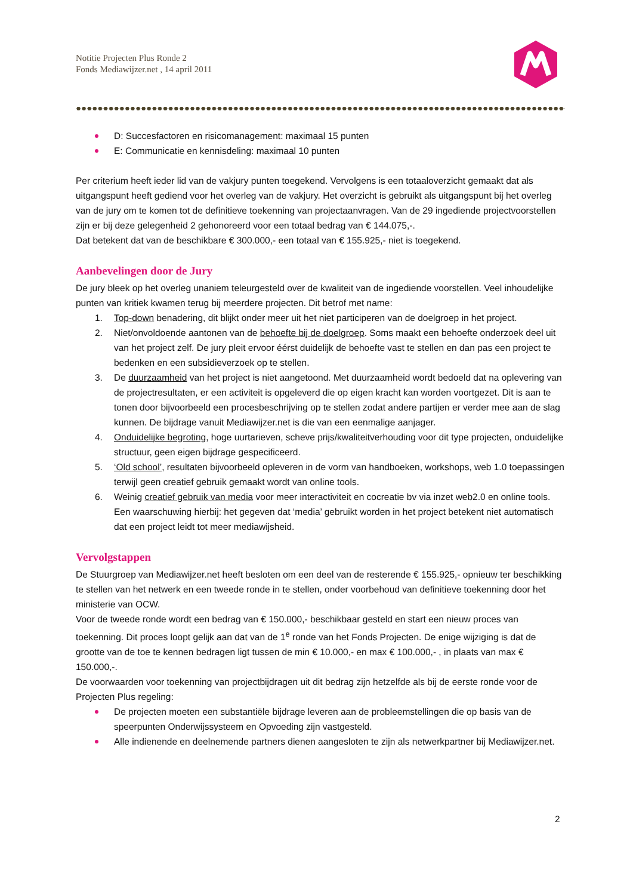Notitie Projecten Plus Ronde 2
Fonds Mediawijzer.net , 14 april 2011
D: Succesfactoren en risicomanagement: maximaal 15 punten
E: Communicatie en kennisdeling: maximaal 10 punten
Per criterium heeft ieder lid van de vakjury punten toegekend. Vervolgens is een totaaloverzicht gemaakt dat als uitgangspunt heeft gediend voor het overleg van de vakjury. Het overzicht is gebruikt als uitgangspunt bij het overleg van de jury om te komen tot de definitieve toekenning van projectaanvragen. Van de 29 ingediende projectvoorstellen zijn er bij deze gelegenheid 2 gehonoreerd voor een totaal bedrag van € 144.075,-.
Dat betekent dat van de beschikbare € 300.000,- een totaal van € 155.925,- niet is toegekend.
Aanbevelingen door de Jury
De jury bleek op het overleg unaniem teleurgesteld over de kwaliteit van de ingediende voorstellen. Veel inhoudelijke punten van kritiek kwamen terug bij meerdere projecten. Dit betrof met name:
1. Top-down benadering, dit blijkt onder meer uit het niet participeren van de doelgroep in het project.
2. Niet/onvoldoende aantonen van de behoefte bij de doelgroep. Soms maakt een behoefte onderzoek deel uit van het project zelf. De jury pleit ervoor éérst duidelijk de behoefte vast te stellen en dan pas een project te bedenken en een subsidieverzoek op te stellen.
3. De duurzaamheid van het project is niet aangetoond. Met duurzaamheid wordt bedoeld dat na oplevering van de projectresultaten, er een activiteit is opgeleverd die op eigen kracht kan worden voortgezet. Dit is aan te tonen door bijvoorbeeld een procesbeschrijving op te stellen zodat andere partijen er verder mee aan de slag kunnen. De bijdrage vanuit Mediawijzer.net is die van een eenmalige aanjager.
4. Onduidelijke begroting, hoge uurtarieven, scheve prijs/kwaliteitverhouding voor dit type projecten, onduidelijke structuur, geen eigen bijdrage gespecificeerd.
5. ‘Old school’, resultaten bijvoorbeeld opleveren in de vorm van handboeken, workshops, web 1.0 toepassingen terwijl geen creatief gebruik gemaakt wordt van online tools.
6. Weinig creatief gebruik van media voor meer interactiviteit en cocreatie bv via inzet web2.0 en online tools. Een waarschuwing hierbij: het gegeven dat ‘media’ gebruikt worden in het project betekent niet automatisch dat een project leidt tot meer mediawijsheid.
Vervolgstappen
De Stuurgroep van Mediawijzer.net heeft besloten om een deel van de resterende € 155.925,- opnieuw ter beschikking te stellen van het netwerk en een tweede ronde in te stellen, onder voorbehoud van definitieve toekenning door het ministerie van OCW.
Voor de tweede ronde wordt een bedrag van € 150.000,- beschikbaar gesteld en start een nieuw proces van toekenning. Dit proces loopt gelijk aan dat van de 1<sup>e</sup> ronde van het Fonds Projecten. De enige wijziging is dat de grootte van de toe te kennen bedragen ligt tussen de min € 10.000,- en max € 100.000,- , in plaats van max € 150.000,-.
De voorwaarden voor toekenning van projectbijdragen uit dit bedrag zijn hetzelfde als bij de eerste ronde voor de Projecten Plus regeling:
De projecten moeten een substantiële bijdrage leveren aan de probleemstellingen die op basis van de speerpunten Onderwijssysteem en Opvoeding zijn vastgesteld.
Alle indienende en deelnemende partners dienen aangesloten te zijn als netwerkpartner bij Mediawijzer.net.
2